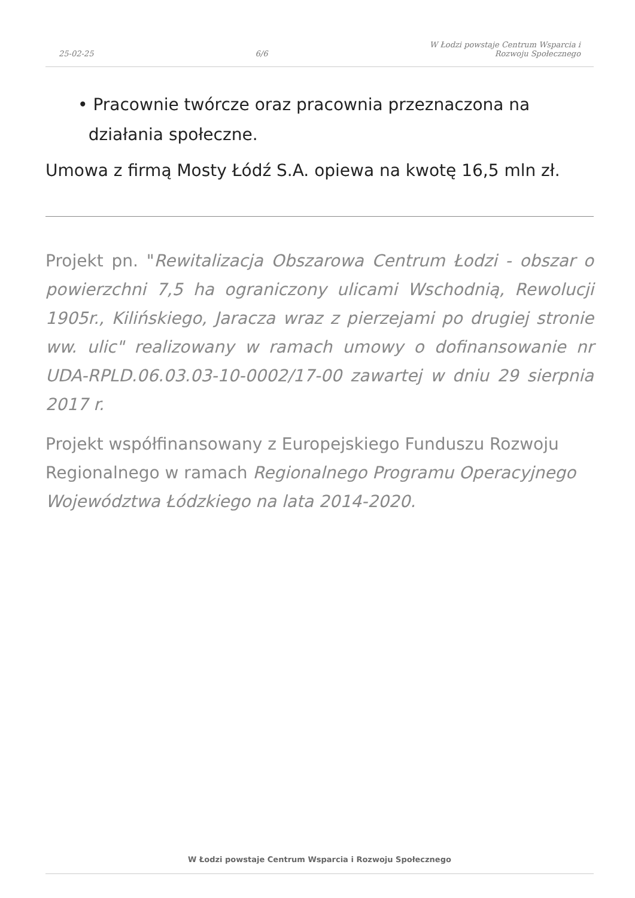25-02-25 6/6 W Łodzi powstaje Centrum Wsparcia i
Rozwoju Społecznego
• Pracownie twórcze oraz pracownia przeznaczona na
działania społeczne.
Umowa z firmą Mosty Łódź S.A. opiewa na kwotę 16,5 mln zł.
Projekt pn. "Rewitalizacja Obszarowa Centrum Łodzi - obszar o powierzchni 7,5 ha ograniczony ulicami Wschodnią, Rewolucji 1905r., Kilińskiego, Jaracza wraz z pierzejami po drugiej stronie ww. ulic" realizowany w ramach umowy o dofinansowanie nr UDA-RPLD.06.03.03-10-0002/17-00 zawartej w dniu 29 sierpnia 2017 r.
Projekt współfinansowany z Europejskiego Funduszu Rozwoju Regionalnego w ramach Regionalnego Programu Operacyjnego Województwa Łódzkiego na lata 2014-2020.
W Łodzi powstaje Centrum Wsparcia i Rozwoju Społecznego